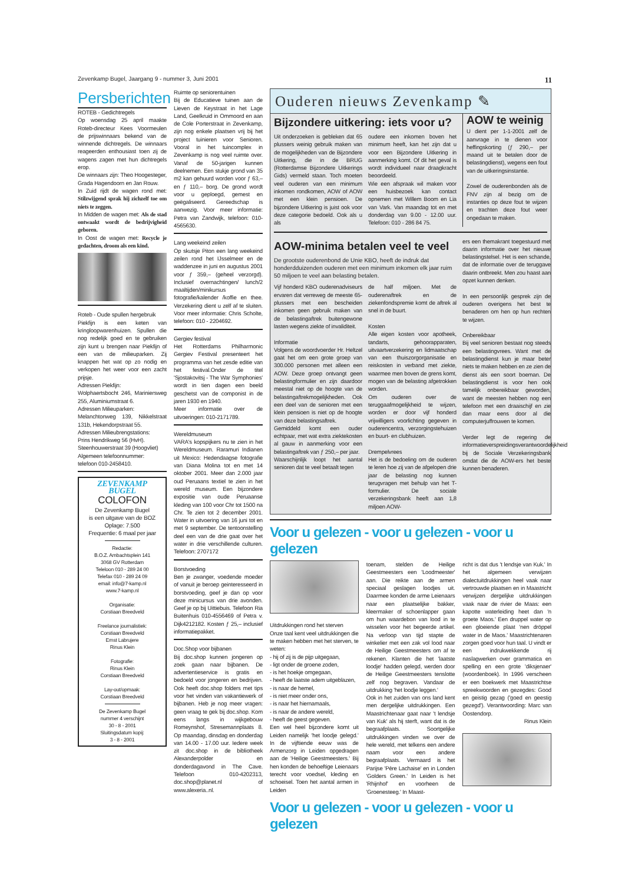Zevenkamp Bugel, Jaargang 9 - nummer 3, Juni 2001 11
Persberichten
ROTEB - Gedichtregels
Op woensdag 25 april maakte Roteb-directeur Kees Voormeulen de prijswinnaars bekend van de winnende dichtregels. De winnaars reageerden enthousiast toen zij de wagens zagen met hun dichtregels erop.
De winnaars zijn: Theo Hoogesteger, Grada Hagendoorn en Jan Rouw.
In Zuid rijdt de wagen rond met: Stilzwijgend sprak hij zichzelf toe om niets te zeggen.
In Midden de wagen met: Als de stad ontwaakt wordt de bedrijvigheid geboren.
In Oost de wagen met: Recycle je gedachten, droom als een kind.
Roteb - Oude spullen hergebruik
Piekfijn is een keten van kringloopwarenhuizen. Spullen die nog redelijk goed en te gebruiken zijn kunt u brengen naar Piekfijn of een van de milieuparken. Zij knappen het wat op zo nodig en verkopen het weer voor een zacht prijsje.
Adressen Piekfijn:
Wolphaertsbocht 246, Mariniersweg 255, Aluminiumstraat 6.
Adressen Milieuparken:
Melanchtonweg 139, Nikkelstraat 131b, Hekendorpstraat 55.
Adressen Milieubrengstations:
Prins Hendrikweg 56 (HvH).
Steenhouwerstraat 39 (Hoogvliet)
Algemeen telefoonnummer:
telefoon 010-2458410.
ZEVENKAMP
BUGEL
COLOFON
De Zevenkamp Bugel
is een uitgave van de BOZ
Oplage: 7.500
Frequentie: 6 maal per jaar
Redactie:
B.O.Z. Ambachtsplein 141
3068 GV Rotterdam
Teleloon 010 - 289 24 00
Telefax 010 - 289 24 09
email: info@7-kamp.nl
www.7-kamp.nl
Organisatie:
Corstiaan Breedveld
Freelance journalistiek:
Corstiaan Breedveld
Ernst Labrujere
Rinus Klein
Fotografie:
Rinus Klein
Corstiaan Breedveld
Lay-out/opmaak:
Corstiaan Breedveld
De Zevenkamp Bugel
nummer 4 verschijnt
30 - 8 - 2001
Sluitingsdatum kopij:
3 - 8 - 2001
Ruimte op seniorentuinen
Bij de Educatieve tuinen aan de Lieven de Keystraat in het Lage Land, Geelkruid in Ommoord en aan de Cole Porterstraat in Zevenkamp, zijn nog enkele plaatsen vrij bij het project tuinieren voor Senioren. Vooral in het tuincomplex in Zevenkamp is nog veel ruimte over. Vanaf de 50-jarigen kunnen deelnemen. Een stukje grond van 35 m2 kan gehuurd worden voor ƒ 63,– en ƒ 110,– borg. De grond wordt voor u geploegd, gemest en geëgaliseerd. Gereedschap is aanwezig. Voor meer informatie: Petra van Zandwijk, telefoon: 010-4565630.
Lang weekeind zeilen
Op skutsje Piton een lang weekeind zeilen rond het IJsselmeer en de waddenzee in juni en augustus 2001 voor ƒ 359,– (geheel verzorgd). Inclusief overnachtingen/ lunch/2 maaltijden/minikursus fotografie/kalender /koffie en thee. Verzekering dient u zelf af te sluiten. Voor meer informatie: Chris Scholte, telefoon: 010 - 2204692.
Gergiev festival
Het Rotterdams Philharmonic Gergiev Festival presenteert het programma van het zesde editie van het festival.Onder de titel 'Sjostakovitsj - The War Symphonies' wordt in tien dagen een beeld geschetst van de componist in de jaren 1930 en 1940.
Meer informatie over de uitvoeringen: 010-2171789.
Wereldmuseum
VARA's kopspijkers nu te zien in het Wereldmuseum. Raramuri Indianen uit Mexico: Hedendaagse fotografie van Diana Molina tot en met 14 oktober 2001. Meer dan 2.000 jaar oud Peruaans textiel te zien in het wereld museum. Een bijzondere expositie van oude Peruaanse kleding van 100 voor Chr tot 1500 na Chr. Te zien tot 2 december 2001. Water in uitvoering van 16 juni tot en met 9 september. De tentoonstelling deel een van de drie gaat over het water in drie verschillende culturen. Telefoon: 2707172
Borstvoeding
Ben je zwanger, voedende moeder of vanuit je beroep geinteresseerd in borstvoeding, geef je dan op voor deze minicursus van drie avonden. Geef je op bij Uittiebuis. Telefoon Ria Buitenhuis 010-4556469 of Petra v. Dijk4212182. Kosten ƒ 25,– inclusief informatiepakket.
Doc.Shop voor bijbanen
Bij doc.shop kunnen jongeren op zoek gaan naar bijbanen. De advertentieservice is gratis en bedoeld voor jongeren en bedrijven. Ook heeft doc.shop folders met tips voor het vinden van vakantiewerk of bijbanen. Heb je nog meer vragen: geen vraag te gek bij doc.shop. Kom eens langs in wijkgebouw Romeynshof, Stresemannplaats 8. Op maandag, dinsdag en donderdag van 14.00 - 17.00 uur. Iedere week zit doc.shop in de bibliotheek Alexanderpolder en donderdagavond in The Cave. Telefoon 010-4202313, doc.shop@planet.nl of www.alexeria..nl.
Ouderen nieuws Zevenkamp ✎
Bijzondere uitkering: iets voor u?
Uit onderzoeken is gebleken dat 65 plussers weinig gebruik maken van de mogelijkheden van de Bijzondere Uitkering, die in de BRUG (Rotterdamse Bijzondere Uitkerings Gids) vermeld staan. Toch moeten veel ouderen van een minimum inkomen rondkomen, AOW of AOW met een klein pensioen. De bijzondere Uitkering is juist ook voor deze categorie bedoeld. Ook als u als
oudere een inkomen boven het minimum heeft, kan het zijn dat u voor een Bijzondere Uitkering in aanmerking komt. Of dit het geval is wordt individueel naar draagkracht beoordeeld.
Wie een afspraak wil maken voor een huisbezoek kan contact opnemen met Willem Boom en Lia van Vark. Van maandag tot en met donderdag van 9.00 - 12.00 uur. Telefoon: 010 - 286 84 75.
AOW te weinig
U dient per 1-1-2001 zelf de aanvrage in te dienen voor heffingskorting (ƒ 290,– per maand uit te betalen door de belastingdienst), wegens een fout van de uitkeringsinstantie.
Zowel de ouderenbonden als de FNV zijn al bezig om de instanties op deze fout te wijzen en trachten deze fout weer ongedaan te maken.
AOW-minima betalen veel te veel
De grootste ouderenbond de Unie KBO, heeft de indruk dat honderdduizenden ouderen met een minimum inkomen elk jaar ruim 50 miljoen te veel aan belasting betalen.
Vijf honderd KBO ouderenadviseurs ervaren dat verreweg de meeste 65-plussers met een bescheiden inkomen geen gebruik maken van de belastingaftrek buitengewone lasten wegens ziekte of invaliditeit.
Informatie
Volgens de woordvoerder Hr. Heltzel gaat het om een grote groep van 300.000 personen met alleen een AOW. Deze groep ontvangt geen belastingformulier en zijn daardoor meestal niet op de hoogte van de belastingaftrekmogelijkheden. Ook een deel van de senioren met een klein pensioen is niet op de hoogte van deze belastingsaftrek.
Gemiddeld komt een ouder echtpaar, met wat extra ziektekosten al gauw in aanmerking voor een belastingaftrek van ƒ 250,– per jaar.
Waarschijnlijk loopt het aantal senioren dat te veel betaalt tegen
de half miljoen. Met de ouderenaftrek en de ziekenfondspremie komt de aftrek al snel in de buurt.
Kosten
Alle eigen kosten voor apotheek, tandarts, gehoorapparaten, uitvaartverzekering en lidmaatschap van een thuiszorgorganisatie en reiskosten in verband met ziekte, waarmee men boven de grens komt, mogen van de belasting afgetrokken worden.
Om ouderen over de teruggaafmogelijkheid te wijzen, worden er door vijf honderd vrijwilligers voorlichting gegeven in ouderencentra, verzorgingstehuizen en buurt- en clubhuizen.
Drempelvrees
Het is de bedoeling om de ouderen te leren hoe zij van de afgelopen drie jaar de belasting nog kunnen terugvragen met behulp van het T-formulier. De sociale verzekeringsbank heeft aan 1,8 miljoen AOW-
ers een themakrant toegestuurd met daarin informatie over het nieuwe belastingstelsel. Het is een schande, dat de informatie over de teruggave daarin ontbreekt. Men zou haast aan opzet kunnen denken.
In een persoonlijk gesprek zijn de ouderen overigens het best te benaderen om hen op hun rechten te wijzen.
Onbereikbaar
Bij veel senioren bestaat nog steeds een belastingvrees. Want met de belastingdienst kun je maar beter niets te maken hebben en ze zien de dienst als een soort boeman. De belastingdienst is voor hen ook tamelijk onbereikbaar geworden, want de meesten hebben nog een telefoon met een draaischijf en zie dan maar eens door al die computerjuffrouwen te komen.
Verder legt de regering de informatieverspreidingsverantwoordelijkheid bij de Sociale Verzekeringsbank omdat die de AOW-ers het beste kunnen benaderen.
Voor u gelezen - voor u gelezen - voor u gelezen
Uitdrukkingen rond het sterven
Onze taal kent veel uitdrukkingen die te maken hebben met het sterven, te weten:
- hij of zij is de pijp uitgegaan,
- ligt onder de groene zoden,
- is het hoekje omgegaan,
- heeft de laatste adem uitgeblazen,
- is naar de hemel,
- is niet meer onder ons,
- is naar het hiernamaals,
- is naar de andere wereld,
- heeft de geest gegeven.
Een wel heel bijzondere komt uit Leiden namelijk 'het loodje gelegd.' In de vijftiende eeuw was de Armenzorg in Leiden opgedragen aan de 'Heilige Geestmeesters.' Bij hen konden de behoeftige Leienaars terecht voor voedsel, kleding en schoeisel. Toen het aantal armen in Leiden
toenam, stelden de Heilige Geestmeesters een 'Loodmeester' aan. Die reikte aan de armen speciaal geslagen loodjes uit. Daarmee konden de arme Leienaars naar een plaatselijke bakker, kleermaker of schoenlapper gaan om hun waardebon van lood in te wisselen voor het begeerde artikel. Na verloop van tijd stapte de winkelier met een zak vol lood naar de Heilige Geestmeesters om af te rekenen. Klanten die het 'laatste loodje' hadden gelegd, werden door de Heilige Geestmeesters tenslotte zelf nog begraven. Vandaar de uitdrukking 'het loodje leggen.'
Ook in het zuiden van ons land kent men dergelijke uitdrukkingen. Een Maastrichtenaar gaat naar 't lendsje van Kuk' als hij sterft, want dat is de begraafplaats. Soortgelijke uitdrukkingen vinden we over de hele wereld, met telkens een andere naam voor een andere begraafplaats. Vermaard is het Parijse 'Père Lachaise' en in Londen 'Golders Green.' In Leiden is het 'Rhijnhof' en voorheen de 'Groenesteeg.' In Maast-
richt is dat dus 't lendsje van Kuk.' In het algemeen verwijzen dialectuitdrukkingen heel vaak naar vertrouwde plaatsen en in Maastricht verwijzen dergelijke uitdrukkingen vaak naar de rivier de Maas: een kapotte waterleiding heet dan 'n groete Maos.' Een druppel water op een gloeiende plaat 'nen dröppel water in de Maos.' Maastrichtenaren zorgen goed voor hun taal. U vindt er een indrukwekkende rij naslagwerken over grammatica en spelling en een grote 'diksjenaer' (woordenboek). In 1996 verscheen er een boekwerk met Maastrichtse spreekwoorden en gezegdes: Good en geistig gezag ('goed en geestig gezegd'). Verantwoording: Marc van Oostendorp.
Rinus Klein
Voor u gelezen - voor u gelezen - voor u gelezen